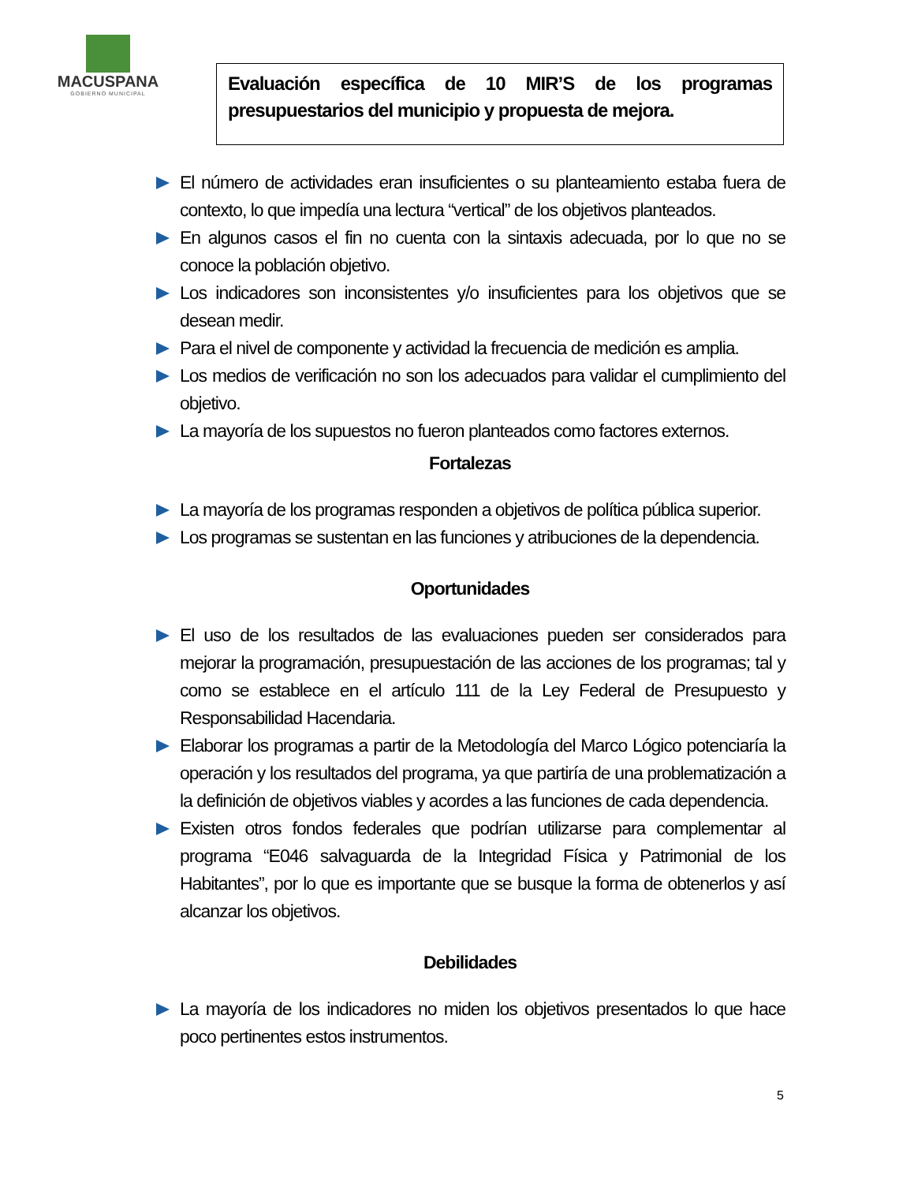MACUSPANA
GOBIERNO MUNICIPAL
Evaluación específica de 10 MIR’S de los programas presupuestarios del municipio y propuesta de mejora.
El número de actividades eran insuficientes o su planteamiento estaba fuera de contexto, lo que impedía una lectura “vertical” de los objetivos planteados.
En algunos casos el fin no cuenta con la sintaxis adecuada, por lo que no se conoce la población objetivo.
Los indicadores son inconsistentes y/o insuficientes para los objetivos que se desean medir.
Para el nivel de componente y actividad la frecuencia de medición es amplia.
Los medios de verificación no son los adecuados para validar el cumplimiento del objetivo.
La mayoría de los supuestos no fueron planteados como factores externos.
Fortalezas
La mayoría de los programas responden a objetivos de política pública superior.
Los programas se sustentan en las funciones y atribuciones de la dependencia.
Oportunidades
El uso de los resultados de las evaluaciones pueden ser considerados para mejorar la programación, presupuestación de las acciones de los programas; tal y como se establece en el artículo 111 de la Ley Federal de Presupuesto y Responsabilidad Hacendaria.
Elaborar los programas a partir de la Metodología del Marco Lógico potenciaría la operación y los resultados del programa, ya que partiría de una problematización a la definición de objetivos viables y acordes a las funciones de cada dependencia.
Existen otros fondos federales que podrían utilizarse para complementar al programa “E046 salvaguarda de la Integridad Física y Patrimonial de los Habitantes”, por lo que es importante que se busque la forma de obtenerlos y así alcanzar los objetivos.
Debilidades
La mayoría de los indicadores no miden los objetivos presentados lo que hace poco pertinentes estos instrumentos.
5